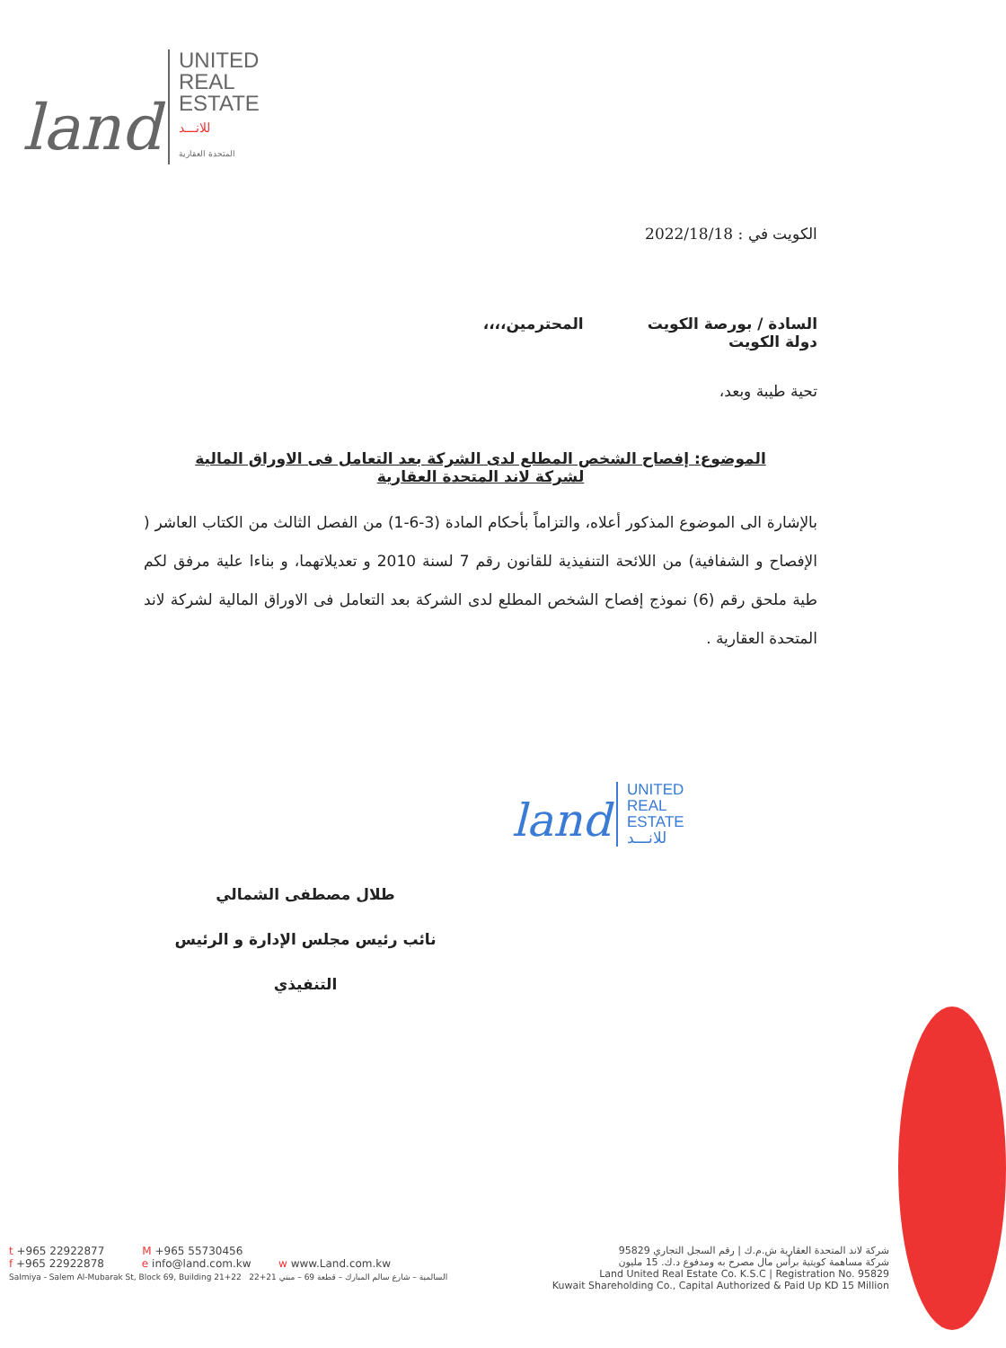land
UNITED
REAL
ESTATE
للانـــد
المتحدة العقارية
الكويت في : 2022/18/18
السادة / بورصة الكويت المحترمين،،،،
دولة الكويت
تحية طيبة وبعد،
الموضوع: إفصاح الشخص المطلع لدى الشركة بعد التعامل فى الاوراق المالية
لشركة لاند المتحدة العقارية
بالإشارة الى الموضوع المذكور أعلاه، والتزاماً بأحكام المادة (3-6-1) من الفصل الثالث من الكتاب العاشر ( الإفصاح و الشفافية) من اللائحة التنفيذية للقانون رقم 7 لسنة 2010 و تعديلاتهما، و بناءا علية مرفق لكم طية ملحق رقم (6) نموذج إفصاح الشخص المطلع لدى الشركة بعد التعامل فى الاوراق المالية لشركة لاند المتحدة العقارية .
land
UNITED
REAL
ESTATE
للانـــد
طلال مصطفى الشمالي
نائب رئيس مجلس الإدارة و الرئيس التنفيذي
t +965 22922877 M +965 55730456
f +965 22922878 e info@land.com.kw w www.Land.com.kw
Salmiya - Salem Al-Mubarak St, Block 69, Building 21+22 السالمية – شارع سالم المبارك – قطعة 69 – مبني 21+22
شركة لاند المتحدة العقارية ش.م.ك | رقم السجل التجاري 95829
شركة مساهمة كويتية برأس مال مصرح به ومدفوع د.ك. 15 مليون
Land United Real Estate Co. K.S.C | Registration No. 95829
Kuwait Shareholding Co., Capital Authorized & Paid Up KD 15 Million